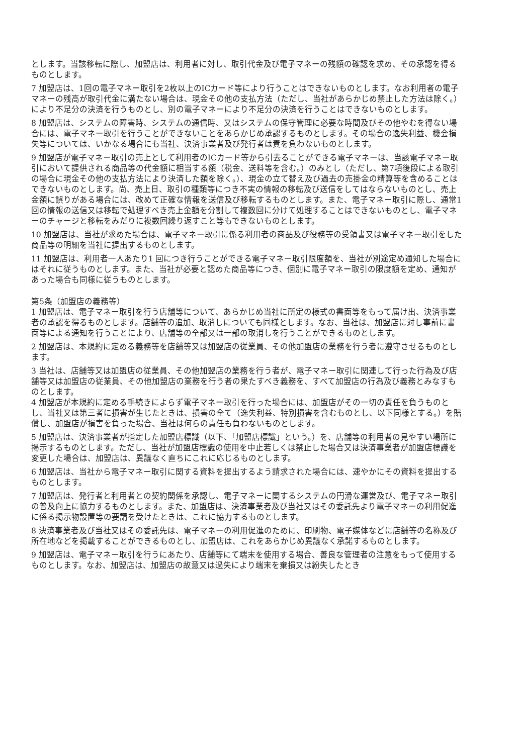とします。当該移転に際し、加盟店は、利用者に対し、取引代金及び電子マネーの残額の確認を求め、その承認を得るものとします。
7 加盟店は、1回の電子マネー取引を2枚以上のICカード等により行うことはできないものとします。なお利用者の電子マネーの残高が取引代金に満たない場合は、現金その他の支払方法（ただし、当社があらかじめ禁止した方法は除く。）により不足分の決済を行うものとし、別の電子マネーにより不足分の決済を行うことはできないものとします。
8 加盟店は、システムの障害時、システムの通信時、又はシステムの保守管理に必要な時間及びその他やむを得ない場合には、電子マネー取引を行うことができないことをあらかじめ承認するものとします。その場合の逸失利益、機会損失等については、いかなる場合にも当社、決済事業者及び発行者は責を負わないものとします。
9 加盟店が電子マネー取引の売上として利用者のICカード等から引去ることができる電子マネーは、当該電子マネー取引において提供される商品等の代金額に相当する額（税金、送料等を含む。）のみとし（ただし、第7項後段による取引の場合に現金その他の支払方法により決済した額を除く。）、現金の立て替え及び過去の売掛金の精算等を含めることはできないものとします。尚、売上日、取引の種類等につき不実の情報の移転及び送信をしてはならないものとし、売上金額に誤りがある場合には、改めて正確な情報を送信及び移転するものとします。また、電子マネー取引に際し、通常1回の情報の送信又は移転で処理すべき売上金額を分割して複数回に分けて処理することはできないものとし、電子マネーのチャージと移転をみだりに複数回繰り返すこと等もできないものとします。
10 加盟店は、当社が求めた場合は、電子マネー取引に係る利用者の商品及び役務等の受領書又は電子マネー取引をした商品等の明細を当社に提出するものとします。
11 加盟店は、利用者一人あたり1 回につき行うことができる電子マネー取引限度額を、当社が別途定め通知した場合にはそれに従うものとします。また、当社が必要と認めた商品等につき、個別に電子マネー取引の限度額を定め、通知があった場合も同様に従うものとします。
第5条（加盟店の義務等）
1 加盟店は、電子マネー取引を行う店舗等について、あらかじめ当社に所定の様式の書面等をもって届け出、決済事業者の承認を得るものとします。店舗等の追加、取消しについても同様とします。なお、当社は、加盟店に対し事前に書面等による通知を行うことにより、店舗等の全部又は一部の取消しを行うことができるものとします。
2 加盟店は、本規約に定める義務等を店舗等又は加盟店の従業員、その他加盟店の業務を行う者に遵守させるものとします。
3 当社は、店舗等又は加盟店の従業員、その他加盟店の業務を行う者が、電子マネー取引に関連して行った行為及び店舗等又は加盟店の従業員、その他加盟店の業務を行う者の果たすべき義務を、すべて加盟店の行為及び義務とみなすものとします。
4 加盟店が本規約に定める手続きによらず電子マネー取引を行った場合には、加盟店がその一切の責任を負うものとし、当社又は第三者に損害が生じたときは、損害の全て（逸失利益、特別損害を含むものとし、以下同様とする。）を賠償し、加盟店が損害を負った場合、当社は何らの責任も負わないものとします。
5 加盟店は、決済事業者が指定した加盟店標識（以下、「加盟店標識」という。）を、店舗等の利用者の見やすい場所に掲示するものとします。ただし、当社が加盟店標識の使用を中止若しくは禁止した場合又は決済事業者が加盟店標識を変更した場合は、加盟店は、異議なく直ちにこれに応じるものとします。
6 加盟店は、当社から電子マネー取引に関する資料を提出するよう請求された場合には、速やかにその資料を提出するものとします。
7 加盟店は、発行者と利用者との契約関係を承認し、電子マネーに関するシステムの円滑な運営及び、電子マネー取引の普及向上に協力するものとします。また、加盟店は、決済事業者及び当社又はその委託先より電子マネーの利用促進に係る掲示物設置等の要請を受けたときは、これに協力するものとします。
8 決済事業者及び当社又はその委託先は、電子マネーの利用促進のために、印刷物、電子媒体などに店舗等の名称及び所在地などを掲載することができるものとし、加盟店は、これをあらかじめ異議なく承諾するものとします。
9 加盟店は、電子マネー取引を行うにあたり、店舗等にて端末を使用する場合、善良な管理者の注意をもって使用するものとします。なお、加盟店は、加盟店の故意又は過失により端末を棄損又は紛失したとき